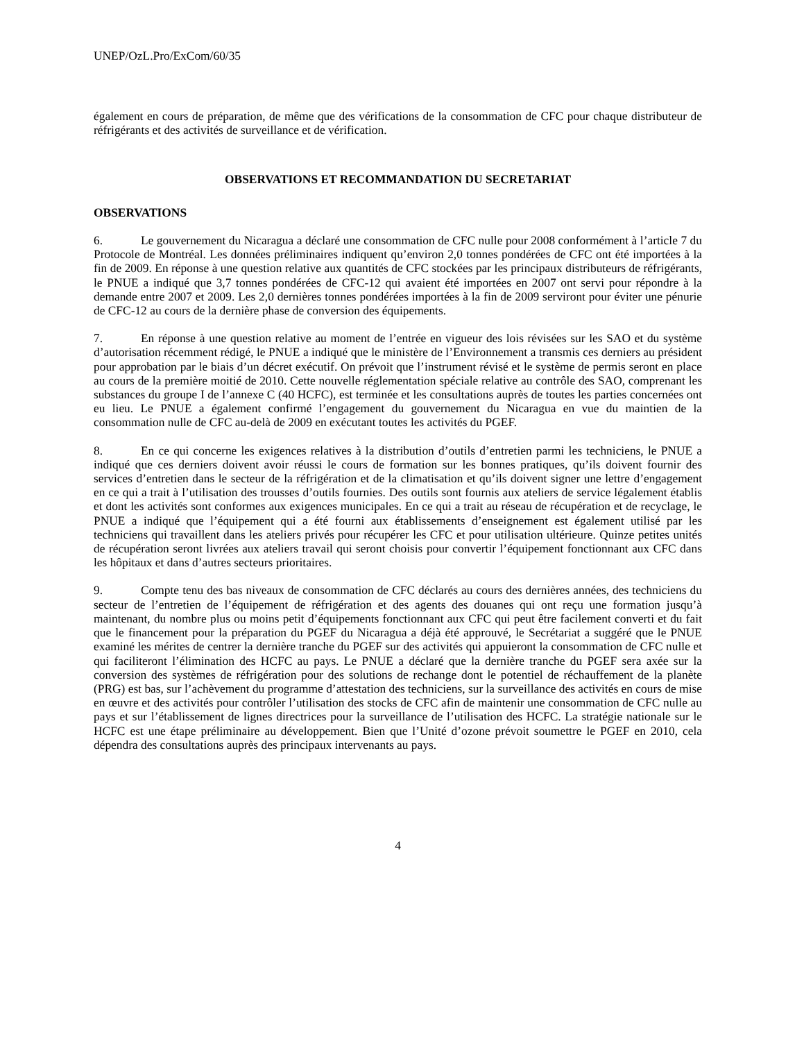UNEP/OzL.Pro/ExCom/60/35
également en cours de préparation, de même que des vérifications de la consommation de CFC pour chaque distributeur de réfrigérants et des activités de surveillance et de vérification.
OBSERVATIONS ET RECOMMANDATION DU SECRETARIAT
OBSERVATIONS
6. Le gouvernement du Nicaragua a déclaré une consommation de CFC nulle pour 2008 conformément à l’article 7 du Protocole de Montréal. Les données préliminaires indiquent qu’environ 2,0 tonnes pondérées de CFC ont été importées à la fin de 2009. En réponse à une question relative aux quantités de CFC stockées par les principaux distributeurs de réfrigérants, le PNUE a indiqué que 3,7 tonnes pondérées de CFC-12 qui avaient été importées en 2007 ont servi pour répondre à la demande entre 2007 et 2009. Les 2,0 dernières tonnes pondérées importées à la fin de 2009 serviront pour éviter une pénurie de CFC-12 au cours de la dernière phase de conversion des équipements.
7. En réponse à une question relative au moment de l’entrée en vigueur des lois révisées sur les SAO et du système d’autorisation récemment rédigé, le PNUE a indiqué que le ministère de l’Environnement a transmis ces derniers au président pour approbation par le biais d’un décret exécutif. On prévoit que l’instrument révisé et le système de permis seront en place au cours de la première moitié de 2010. Cette nouvelle réglementation spéciale relative au contrôle des SAO, comprenant les substances du groupe I de l’annexe C (40 HCFC), est terminée et les consultations auprès de toutes les parties concernées ont eu lieu. Le PNUE a également confirmé l’engagement du gouvernement du Nicaragua en vue du maintien de la consommation nulle de CFC au-delà de 2009 en exécutant toutes les activités du PGEF.
8. En ce qui concerne les exigences relatives à la distribution d’outils d’entretien parmi les techniciens, le PNUE a indiqué que ces derniers doivent avoir réussi le cours de formation sur les bonnes pratiques, qu’ils doivent fournir des services d’entretien dans le secteur de la réfrigération et de la climatisation et qu’ils doivent signer une lettre d’engagement en ce qui a trait à l’utilisation des trousses d’outils fournies. Des outils sont fournis aux ateliers de service légalement établis et dont les activités sont conformes aux exigences municipales. En ce qui a trait au réseau de récupération et de recyclage, le PNUE a indiqué que l’équipement qui a été fourni aux établissements d’enseignement est également utilisé par les techniciens qui travaillent dans les ateliers privés pour récupérer les CFC et pour utilisation ultérieure. Quinze petites unités de récupération seront livrées aux ateliers travail qui seront choisis pour convertir l’équipement fonctionnant aux CFC dans les hôpitaux et dans d’autres secteurs prioritaires.
9. Compte tenu des bas niveaux de consommation de CFC déclarés au cours des dernières années, des techniciens du secteur de l’entretien de l’équipement de réfrigération et des agents des douanes qui ont reçu une formation jusqu’à maintenant, du nombre plus ou moins petit d’équipements fonctionnant aux CFC qui peut être facilement converti et du fait que le financement pour la préparation du PGEF du Nicaragua a déjà été approuvé, le Secrétariat a suggéré que le PNUE examiné les mérites de centrer la dernière tranche du PGEF sur des activités qui appuieront la consommation de CFC nulle et qui faciliteront l’élimination des HCFC au pays. Le PNUE a déclaré que la dernière tranche du PGEF sera axée sur la conversion des systèmes de réfrigération pour des solutions de rechange dont le potentiel de réchauffement de la planète (PRG) est bas, sur l’achèvement du programme d’attestation des techniciens, sur la surveillance des activités en cours de mise en œuvre et des activités pour contrôler l’utilisation des stocks de CFC afin de maintenir une consommation de CFC nulle au pays et sur l’établissement de lignes directrices pour la surveillance de l’utilisation des HCFC. La stratégie nationale sur le HCFC est une étape préliminaire au développement. Bien que l’Unité d’ozone prévoit soumettre le PGEF en 2010, cela dépendra des consultations auprès des principaux intervenants au pays.
4